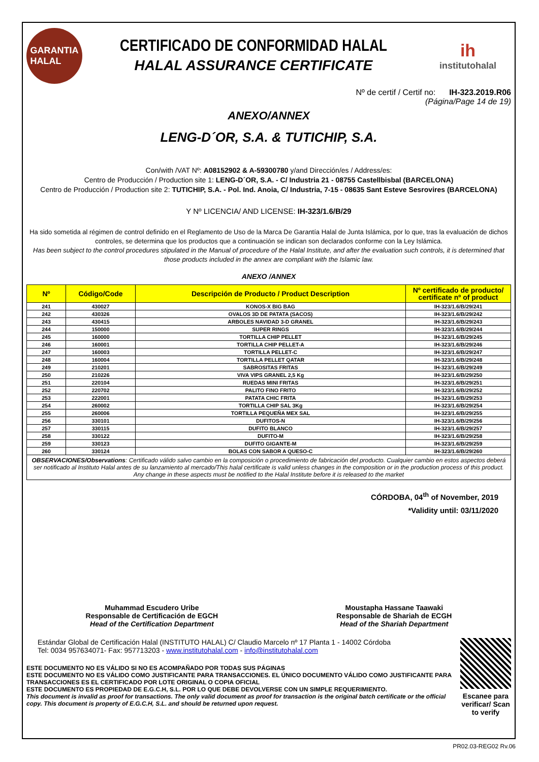GARANTIA
HALAL
CERTIFICADO DE CONFORMIDAD HALAL
HALAL ASSURANCE CERTIFICATE
ih
institutohalal
Nº de certif / Certif no: IH-323.2019.R06
(Página/Page 14 de 19)
ANEXO/ANNEX
LENG-D´OR, S.A. & TUTICHIP, S.A.
Con/with /VAT Nº: A08152902 & A-59300780 y/and Dirección/es / Address/es:
Centro de Producción / Production site 1: LENG-D´OR, S.A. - C/ Industria 21 - 08755 Castellbisbal (BARCELONA)
Centro de Producción / Production site 2: TUTICHIP, S.A. - Pol. Ind. Anoia, C/ Industria, 7-15 - 08635 Sant Esteve Sesrovires (BARCELONA)
Y Nº LICENCIA/ AND LICENSE: IH-323/1.6/B/29
Ha sido sometida al régimen de control definido en el Reglamento de Uso de la Marca De Garantía Halal de Junta Islámica, por lo que, tras la evaluación de dichos controles, se determina que los productos que a continuación se indican son declarados conforme con la Ley Islámica.
Has been subject to the control procedures stipulated in the Manual of procedure of the Halal Institute, and after the evaluation such controls, it is determined that those products included in the annex are compliant with the Islamic law.
ANEXO /ANNEX
| Nº | Código/Code | Descripción de Producto / Product Description | Nº certificado de producto/ certificate nº of product |
| --- | --- | --- | --- |
| 241 | 430027 | KONOS-X BIG BAG | IH-323/1.6/B/29/241 |
| 242 | 430326 | OVALOS 3D DE PATATA (SACOS) | IH-323/1.6/B/29/242 |
| 243 | 430415 | ARBOLES NAVIDAD 3-D GRANEL | IH-323/1.6/B/29/243 |
| 244 | 150000 | SUPER RINGS | IH-323/1.6/B/29/244 |
| 245 | 160000 | TORTILLA CHIP PELLET | IH-323/1.6/B/29/245 |
| 246 | 160001 | TORTILLA CHIP PELLET-A | IH-323/1.6/B/29/246 |
| 247 | 160003 | TORTILLA PELLET-C | IH-323/1.6/B/29/247 |
| 248 | 160004 | TORTILLA PELLET QATAR | IH-323/1.6/B/29/248 |
| 249 | 210201 | SABROSITAS FRITAS | IH-323/1.6/B/29/249 |
| 250 | 210226 | VIVA VIPS GRANEL 2,5 Kg | IH-323/1.6/B/29/250 |
| 251 | 220104 | RUEDAS MINI FRITAS | IH-323/1.6/B/29/251 |
| 252 | 220702 | PALITO FINO FRITO | IH-323/1.6/B/29/252 |
| 253 | 222001 | PATATA CHIC FRITA | IH-323/1.6/B/29/253 |
| 254 | 260002 | TORTILLA CHIP SAL 3Kg | IH-323/1.6/B/29/254 |
| 255 | 260006 | TORTILLA PEQUEÑA MEX SAL | IH-323/1.6/B/29/255 |
| 256 | 330101 | DUFITOS-N | IH-323/1.6/B/29/256 |
| 257 | 330115 | DUFITO BLANCO | IH-323/1.6/B/29/257 |
| 258 | 330122 | DUFITO-M | IH-323/1.6/B/29/258 |
| 259 | 330123 | DUFITO GIGANTE-M | IH-323/1.6/B/29/259 |
| 260 | 330124 | BOLAS CON SABOR A QUESO-C | IH-323/1.6/B/29/260 |
OBSERVACIONES/Observations: Certificado válido salvo cambio en la composición o procedimiento de fabricación del producto. Cualquier cambio en estos aspectos deberá ser notificado al Instituto Halal antes de su lanzamiento al mercado/This halal certificate is valid unless changes in the composition or in the production process of this product. Any change in these aspects must be notified to the Halal Institute before it is released to the market
CÓRDOBA, 04<sup>th</sup> of November, 2019
*Validity until: 03/11/2020
Muhammad Escudero Uribe
Responsable de Certificación de EGCH
Head of the Certification Department
Moustapha Hassane Taawaki
Responsable de Shariah de ECGH
Head of the Shariah Department
Estándar Global de Certificación Halal (INSTITUTO HALAL) C/ Claudio Marcelo nº 17 Planta 1 - 14002 Córdoba
Tel: 0034 957634071- Fax: 957713203 - www.institutohalal.com - info@institutohalal.com
ESTE DOCUMENTO NO ES VÁLIDO SI NO ES ACOMPAÑADO POR TODAS SUS PÁGINAS
ESTE DOCUMENTO NO ES VÁLIDO COMO JUSTIFICANTE PARA TRANSACCIONES. EL ÚNICO DOCUMENTO VÁLIDO COMO JUSTIFICANTE PARA TRANSACCIONES ES EL CERTIFICADO POR LOTE ORIGINAL O COPIA OFICIAL
ESTE DOCUMENTO ES PROPIEDAD DE E.G.C.H, S.L. POR LO QUE DEBE DEVOLVERSE CON UN SIMPLE REQUERIMIENTO.
This document is invalid as proof for transactions. The only valid document as proof for transaction is the original batch certificate or the official copy. This document is property of E.G.C.H, S.L. and should be returned upon request.
Escanee para verificar/ Scan to verify
PR02.03-REG02 Rv.06